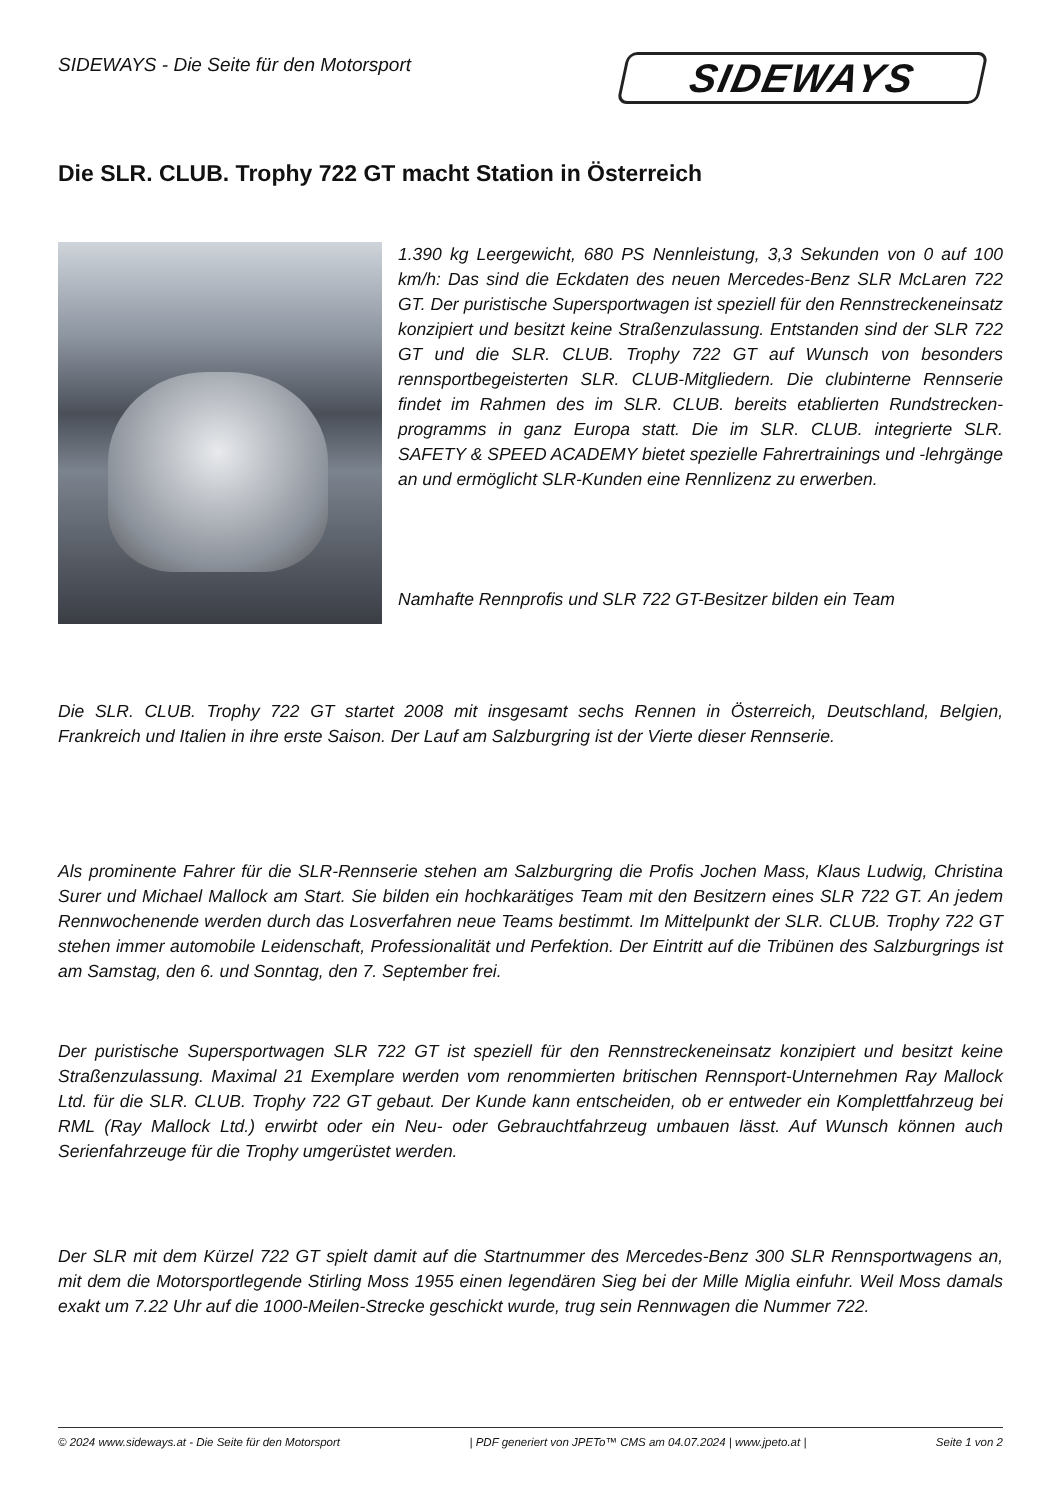SIDEWAYS - Die Seite für den Motorsport
SIDEWAYS
Die SLR. CLUB. Trophy 722 GT macht Station in Österreich
1.390 kg Leergewicht, 680 PS Nennleistung, 3,3 Sekunden von 0 auf 100 km/h: Das sind die Eckdaten des neuen Mercedes-Benz SLR McLaren 722 GT. Der puristische Supersportwagen ist speziell für den Rennstreckeneinsatz konzipiert und besitzt keine Straßenzulassung. Entstanden sind der SLR 722 GT und die SLR. CLUB. Trophy 722 GT auf Wunsch von besonders rennsportbegeisterten SLR. CLUB-Mitgliedern. Die clubinterne Rennserie findet im Rahmen des im SLR. CLUB. bereits etablierten Rundstrecken-programms in ganz Europa statt. Die im SLR. CLUB. integrierte SLR. SAFETY & SPEED ACADEMY bietet spezielle Fahrertrainings und -lehrgänge an und ermöglicht SLR-Kunden eine Rennlizenz zu erwerben.
Namhafte Rennprofis und SLR 722 GT-Besitzer bilden ein Team
Die SLR. CLUB. Trophy 722 GT startet 2008 mit insgesamt sechs Rennen in Österreich, Deutschland, Belgien, Frankreich und Italien in ihre erste Saison. Der Lauf am Salzburgring ist der Vierte dieser Rennserie.
Als prominente Fahrer für die SLR-Rennserie stehen am Salzburgring die Profis Jochen Mass, Klaus Ludwig, Christina Surer und Michael Mallock am Start. Sie bilden ein hochkarätiges Team mit den Besitzern eines SLR 722 GT. An jedem Rennwochenende werden durch das Losverfahren neue Teams bestimmt. Im Mittelpunkt der SLR. CLUB. Trophy 722 GT stehen immer automobile Leidenschaft, Professionalität und Perfektion. Der Eintritt auf die Tribünen des Salzburgrings ist am Samstag, den 6. und Sonntag, den 7. September frei.
Der puristische Supersportwagen SLR 722 GT ist speziell für den Rennstreckeneinsatz konzipiert und besitzt keine Straßenzulassung. Maximal 21 Exemplare werden vom renommierten britischen Rennsport-Unternehmen Ray Mallock Ltd. für die SLR. CLUB. Trophy 722 GT gebaut. Der Kunde kann entscheiden, ob er entweder ein Komplettfahrzeug bei RML (Ray Mallock Ltd.) erwirbt oder ein Neu- oder Gebrauchtfahrzeug umbauen lässt. Auf Wunsch können auch Serienfahrzeuge für die Trophy umgerüstet werden.
Der SLR mit dem Kürzel 722 GT spielt damit auf die Startnummer des Mercedes-Benz 300 SLR Rennsportwagens an, mit dem die Motorsportlegende Stirling Moss 1955 einen legendären Sieg bei der Mille Miglia einfuhr. Weil Moss damals exakt um 7.22 Uhr auf die 1000-Meilen-Strecke geschickt wurde, trug sein Rennwagen die Nummer 722.
© 2024 www.sideways.at - Die Seite für den Motorsport | PDF generiert von JPETo™ CMS am 04.07.2024 | www.jpeto.at | Seite 1 von 2